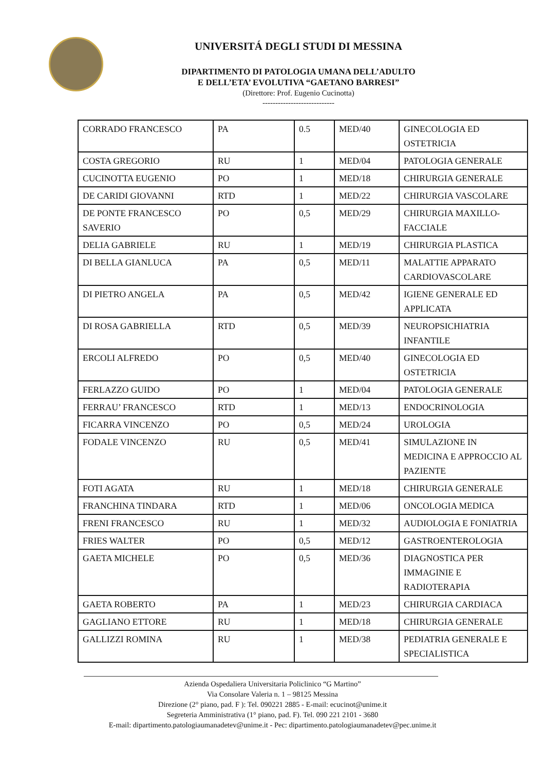UNIVERSITÁ DEGLI STUDI DI MESSINA
DIPARTIMENTO DI PATOLOGIA UMANA DELL’ADULTO
E DELL’ETA’ EVOLUTIVA “GAETANO BARRESI”
(Direttore: Prof. Eugenio Cucinotta)
----------------------------
| CORRADO FRANCESCO | PA | 0.5 | MED/40 | GINECOLOGIA ED OSTETRICIA |
| COSTA GREGORIO | RU | 1 | MED/04 | PATOLOGIA GENERALE |
| CUCINOTTA EUGENIO | PO | 1 | MED/18 | CHIRURGIA GENERALE |
| DE CARIDI GIOVANNI | RTD | 1 | MED/22 | CHIRURGIA VASCOLARE |
| DE PONTE FRANCESCO SAVERIO | PO | 0,5 | MED/29 | CHIRURGIA MAXILLO-FACCIALE |
| DELIA GABRIELE | RU | 1 | MED/19 | CHIRURGIA PLASTICA |
| DI BELLA GIANLUCA | PA | 0,5 | MED/11 | MALATTIE APPARATO CARDIOVASCOLARE |
| DI PIETRO ANGELA | PA | 0,5 | MED/42 | IGIENE GENERALE ED APPLICATA |
| DI ROSA GABRIELLA | RTD | 0,5 | MED/39 | NEUROPSICHIATRIA INFANTILE |
| ERCOLI ALFREDO | PO | 0,5 | MED/40 | GINECOLOGIA ED OSTETRICIA |
| FERLAZZO GUIDO | PO | 1 | MED/04 | PATOLOGIA GENERALE |
| FERRAU’ FRANCESCO | RTD | 1 | MED/13 | ENDOCRINOLOGIA |
| FICARRA VINCENZO | PO | 0,5 | MED/24 | UROLOGIA |
| FODALE VINCENZO | RU | 0,5 | MED/41 | SIMULAZIONE IN MEDICINA E APPROCCIO AL PAZIENTE |
| FOTI AGATA | RU | 1 | MED/18 | CHIRURGIA GENERALE |
| FRANCHINA TINDARA | RTD | 1 | MED/06 | ONCOLOGIA MEDICA |
| FRENI FRANCESCO | RU | 1 | MED/32 | AUDIOLOGIA E FONIATRIA |
| FRIES WALTER | PO | 0,5 | MED/12 | GASTROENTEROLOGIA |
| GAETA MICHELE | PO | 0,5 | MED/36 | DIAGNOSTICA PER IMMAGINIE E RADIOTERAPIA |
| GAETA ROBERTO | PA | 1 | MED/23 | CHIRURGIA CARDIACA |
| GAGLIANO ETTORE | RU | 1 | MED/18 | CHIRURGIA GENERALE |
| GALLIZZI ROMINA | RU | 1 | MED/38 | PEDIATRIA GENERALE E SPECIALISTICA |
Azienda Ospedaliera Universitaria Policlinico “G Martino”
Via Consolare Valeria n. 1 – 98125 Messina
Direzione (2° piano, pad. F ): Tel. 090221 2885 - E-mail: ecucinot@unime.it
Segreteria Amministrativa (1° piano, pad. F). Tel. 090 221 2101 - 3680
E-mail: dipartimento.patologiaumanadetev@unime.it - Pec: dipartimento.patologiaumanadetev@pec.unime.it